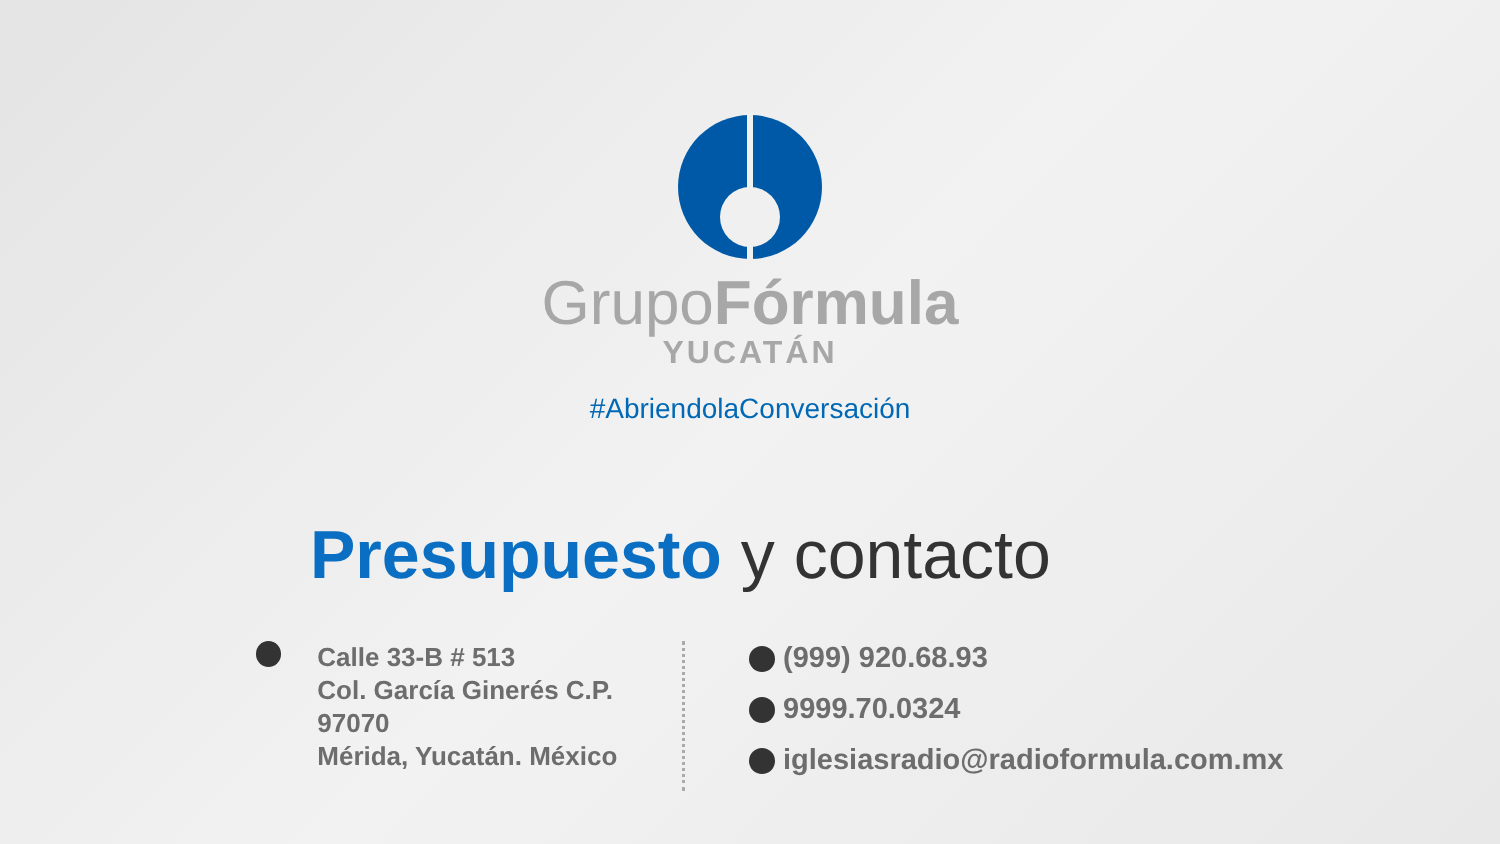GrupoFórmula
YUCATÁN
#AbriendolaConversación
Presupuesto y contacto
Calle 33-B # 513
Col. García Ginerés C.P. 97070
Mérida, Yucatán. México
(999) 920.68.93
9999.70.0324
iglesiasradio@radioformula.com.mx